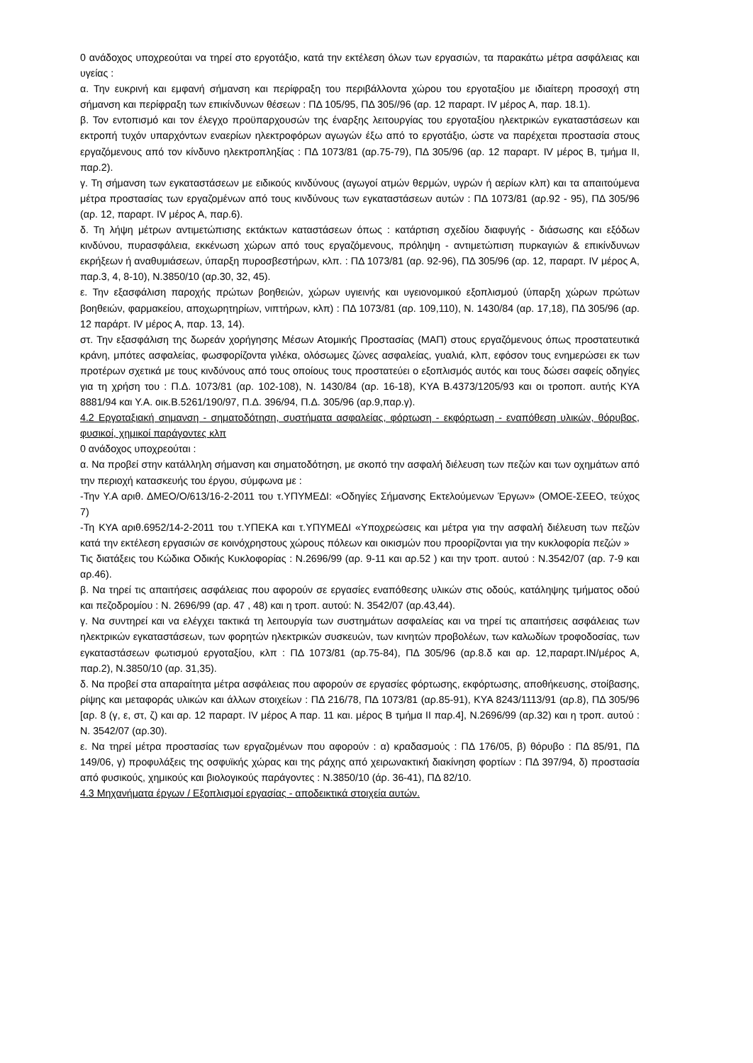0 ανάδοχος υποχρεούται να τηρεί στο εργοτάξιο, κατά την εκτέλεση όλων των εργασιών, τα παρακάτω μέτρα ασφάλειας και υγείας :
α. Την ευκρινή και εμφανή σήμανση και περίφραξη του περιβάλλοντα χώρου του εργοταξίου με ιδιαίτερη προσοχή στη σήμανση και περίφραξη των επικίνδυνων θέσεων : ΠΔ 105/95, ΠΔ 305//96 (αρ. 12 παραρτ. IV μέρος Α, παρ. 18.1).
β. Τον εντοπισμό και τον έλεγχο προϋπαρχουσών της έναρξης λειτουργίας του εργοταξίου ηλεκτρικών εγκαταστάσεων και εκτροπή τυχόν υπαρχόντων εναερίων ηλεκτροφόρων αγωγών έξω από το εργοτάξιο, ώστε να παρέχεται προστασία στους εργαζόμενους από τον κίνδυνο ηλεκτροπληξίας : ΠΔ 1073/81 (αρ.75-79), ΠΔ 305/96 (αρ. 12 παραρτ. IV μέρος Β, τμήμα II, παρ.2).
γ. Τη σήμανση των εγκαταστάσεων με ειδικούς κινδύνους (αγωγοί ατμών θερμών, υγρών ή αερίων κλπ) και τα απαιτούμενα μέτρα προστασίας των εργαζομένων από τους κινδύνους των εγκαταστάσεων αυτών : ΠΔ 1073/81 (αρ.92 - 95), ΠΔ 305/96 (αρ. 12, παραρτ. IV μέρος Α, παρ.6).
δ. Τη λήψη μέτρων αντιμετώπισης εκτάκτων καταστάσεων όπως : κατάρτιση σχεδίου διαφυγής - διάσωσης και εξόδων κινδύνου, πυρασφάλεια, εκκένωση χώρων από τους εργαζόμενους, πρόληψη - αντιμετώπιση πυρκαγιών & επικίνδυνων εκρήξεων ή αναθυμιάσεων, ύπαρξη πυροσβεστήρων, κλπ. : ΠΔ 1073/81 (αρ. 92-96), ΠΔ 305/96 (αρ. 12, παραρτ. IV μέρος Α, παρ.3, 4, 8-10), Ν.3850/10 (αρ.30, 32, 45).
ε. Την εξασφάλιση παροχής πρώτων βοηθειών, χώρων υγιεινής και υγειονομικού εξοπλισμού (ύπαρξη χώρων πρώτων βοηθειών, φαρμακείου, αποχωρητηρίων, νιπτήρων, κλπ) : ΠΔ 1073/81 (αρ. 109,110), Ν. 1430/84 (αρ. 17,18), ΠΔ 305/96 (αρ. 12 παράρτ. IV μέρος Α, παρ. 13, 14).
στ. Την εξασφάλιση της δωρεάν χορήγησης Μέσων Ατομικής Προστασίας (ΜΑΠ) στους εργαζόμενους όπως προστατευτικά κράνη, μπότες ασφαλείας, φωσφορίζοντα γιλέκα, ολόσωμες ζώνες ασφαλείας, γυαλιά, κλπ, εφόσον τους ενημερώσει εκ των προτέρων σχετικά με τους κινδύνους από τους οποίους τους προστατεύει ο εξοπλισμός αυτός και τους δώσει σαφείς οδηγίες για τη χρήση του : Π.Δ. 1073/81 (αρ. 102-108), Ν. 1430/84 (αρ. 16-18), ΚΥΑ Β.4373/1205/93 και οι τροποπ. αυτής ΚΥΑ 8881/94 και Υ.Α. οικ.Β.5261/190/97, Π.Δ. 396/94, Π.Δ. 305/96 (αρ.9,παρ.γ).
4.2 Εργοταξιακή σημανση - σηματοδότηση, συστήματα ασφαλείας, φόρτωση - εκφόρτωση - εναπόθεση υλικών, θόρυβος, φυσικοί, χημικοί παράγοντες κλπ
0 ανάδοχος υποχρεούται :
α. Να προβεί στην κατάλληλη σήμανση και σηματοδότηση, με σκοπό την ασφαλή διέλευση των πεζών και των οχημάτων από την περιοχή κατασκευής του έργου, σύμφωνα με :
-Την Υ.Α αριθ. ΔΜΕΟ/Ο/613/16-2-2011 του τ.ΥΠΥΜΕΔΙ: «Οδηγίες Σήμανσης Εκτελούμενων Έργων» (ΟΜΟΕ-ΣΕΕΟ, τεύχος 7)
-Τη ΚΥΑ αριθ.6952/14-2-2011 του τ.ΥΠΕΚΑ και τ.ΥΠΥΜΕΔΙ «Υποχρεώσεις και μέτρα για την ασφαλή διέλευση των πεζών κατά την εκτέλεση εργασιών σε κοινόχρηστους χώρους πόλεων και οικισμών που προορίζονται για την κυκλοφορία πεζών »
Τις διατάξεις του Κώδικα Οδικής Κυκλοφορίας : Ν.2696/99 (αρ. 9-11 και αρ.52 ) και την τροπ. αυτού : Ν.3542/07 (αρ. 7-9 και αρ.46).
β. Να τηρεί τις απαιτήσεις ασφάλειας που αφορούν σε εργασίες εναπόθεσης υλικών στις οδούς, κατάληψης τμήματος οδού και πεζοδρομίου : Ν. 2696/99 (αρ. 47 , 48) και η τροπ. αυτού: Ν. 3542/07 (αρ.43,44).
γ. Να συντηρεί και να ελέγχει τακτικά τη λειτουργία των συστημάτων ασφαλείας και να τηρεί τις απαιτήσεις ασφάλειας των ηλεκτρικών εγκαταστάσεων, των φορητών ηλεκτρικών συσκευών, των κινητών προβολέων, των καλωδίων τροφοδοσίας, των εγκαταστάσεων φωτισμού εργοταξίου, κλπ : ΠΔ 1073/81 (αρ.75-84), ΠΔ 305/96 (αρ.8.δ και αρ. 12,παραρτ.ΙΝ/μέρος Α, παρ.2), Ν.3850/10 (αρ. 31,35).
δ. Να προβεί στα απαραίτητα μέτρα ασφάλειας που αφορούν σε εργασίες φόρτωσης, εκφόρτωσης, αποθήκευσης, στοίβασης, ρίψης και μεταφοράς υλικών και άλλων στοιχείων : ΠΔ 216/78, ΠΔ 1073/81 (αρ.85-91), ΚΥΑ 8243/1113/91 (αρ.8), ΠΔ 305/96 [αρ. 8 (γ, ε, στ, ζ) και αρ. 12 παραρτ. IV μέρος Α παρ. 11 και. μέρος Β τμήμα II παρ.4], Ν.2696/99 (αρ.32) και η τροπ. αυτού : Ν. 3542/07 (αρ.30).
ε. Να τηρεί μέτρα προστασίας των εργαζομένων που αφορούν : α) κραδασμούς : ΠΔ 176/05, β) θόρυβο : ΠΔ 85/91, ΠΔ 149/06, γ) προφυλάξεις της οσφυϊκής χώρας και της ράχης από χειρωνακτική διακίνηση φορτίων : ΠΔ 397/94, δ) προστασία από φυσικούς, χημικούς και βιολογικούς παράγοντες : Ν.3850/10 (άρ. 36-41), ΠΔ 82/10.
4.3 Μηχανήματα έργων / Εξοπλισμοί εργασίας - αποδεικτικά στοιχεία αυτών.